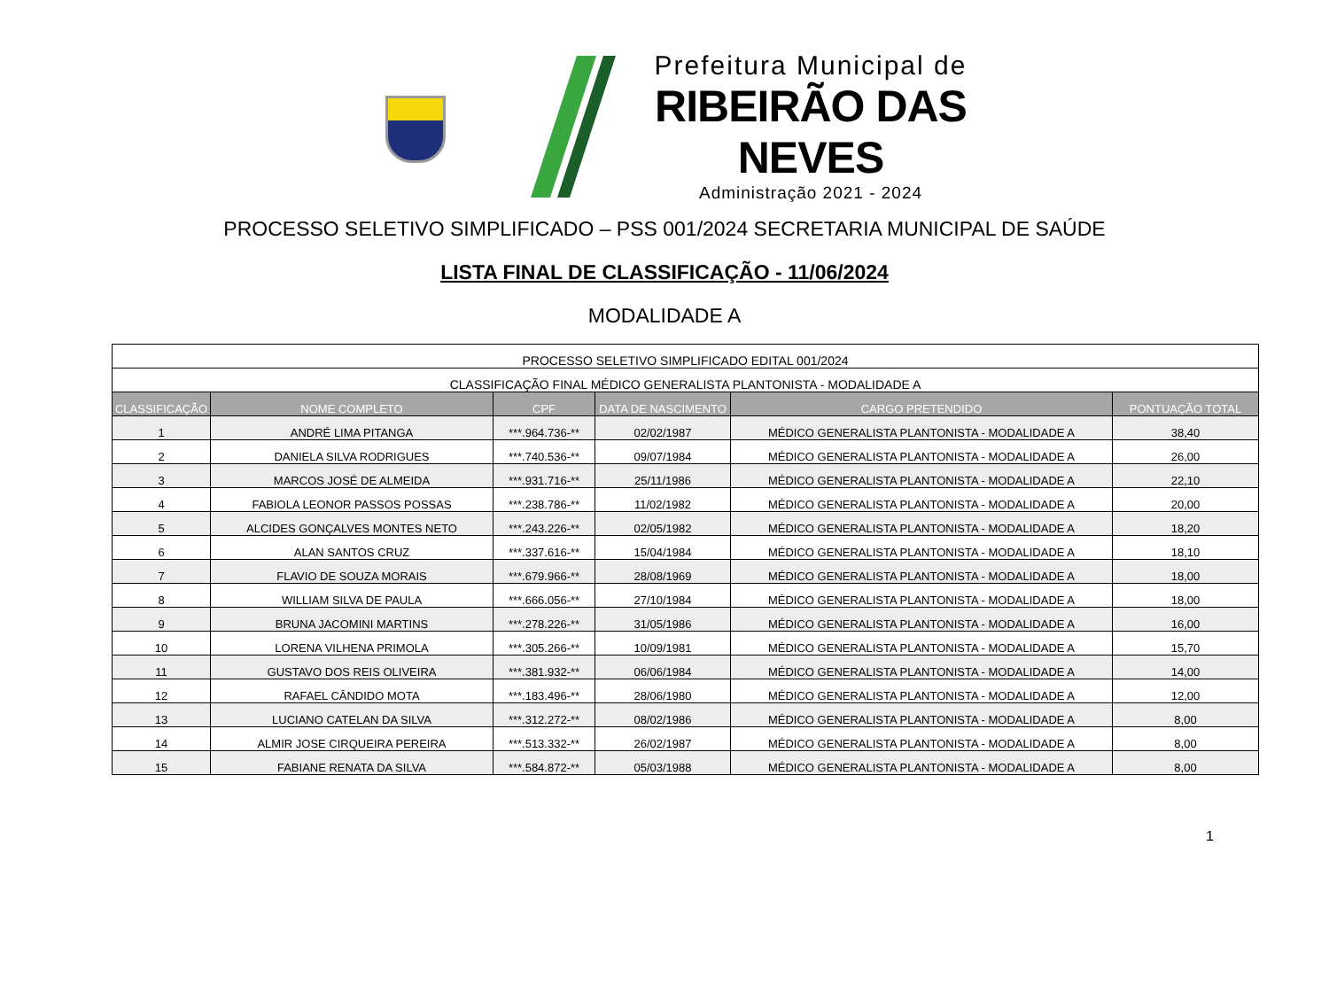Prefeitura Municipal de
RIBEIRÃO DAS NEVES
Administração 2021 - 2024
PROCESSO SELETIVO SIMPLIFICADO – PSS 001/2024 SECRETARIA MUNICIPAL DE SAÚDE
LISTA FINAL DE CLASSIFICAÇÃO - 11/06/2024
MODALIDADE A
| PROCESSO SELETIVO SIMPLIFICADO EDITAL 001/2024 | | | | | |
| CLASSIFICAÇÃO FINAL MÉDICO GENERALISTA PLANTONISTA - MODALIDADE A | | | | | |
| CLASSIFICAÇÃO | NOME COMPLETO | CPF | DATA DE NASCIMENTO | CARGO PRETENDIDO | PONTUAÇÃO TOTAL |
| 1 | ANDRÉ LIMA PITANGA | ***.964.736-** | 02/02/1987 | MÉDICO GENERALISTA PLANTONISTA - MODALIDADE A | 38,40 |
| 2 | DANIELA SILVA RODRIGUES | ***.740.536-** | 09/07/1984 | MÉDICO GENERALISTA PLANTONISTA - MODALIDADE A | 26,00 |
| 3 | MARCOS JOSÉ DE ALMEIDA | ***.931.716-** | 25/11/1986 | MÉDICO GENERALISTA PLANTONISTA - MODALIDADE A | 22,10 |
| 4 | FABIOLA LEONOR PASSOS POSSAS | ***.238.786-** | 11/02/1982 | MÉDICO GENERALISTA PLANTONISTA - MODALIDADE A | 20,00 |
| 5 | ALCIDES GONÇALVES MONTES NETO | ***.243.226-** | 02/05/1982 | MÉDICO GENERALISTA PLANTONISTA - MODALIDADE A | 18,20 |
| 6 | ALAN SANTOS CRUZ | ***.337.616-** | 15/04/1984 | MÉDICO GENERALISTA PLANTONISTA - MODALIDADE A | 18,10 |
| 7 | FLAVIO DE SOUZA MORAIS | ***.679.966-** | 28/08/1969 | MÉDICO GENERALISTA PLANTONISTA - MODALIDADE A | 18,00 |
| 8 | WILLIAM SILVA DE PAULA | ***.666.056-** | 27/10/1984 | MÉDICO GENERALISTA PLANTONISTA - MODALIDADE A | 18,00 |
| 9 | BRUNA JACOMINI MARTINS | ***.278.226-** | 31/05/1986 | MÉDICO GENERALISTA PLANTONISTA - MODALIDADE A | 16,00 |
| 10 | LORENA VILHENA PRIMOLA | ***.305.266-** | 10/09/1981 | MÉDICO GENERALISTA PLANTONISTA - MODALIDADE A | 15,70 |
| 11 | GUSTAVO DOS REIS OLIVEIRA | ***.381.932-** | 06/06/1984 | MÉDICO GENERALISTA PLANTONISTA - MODALIDADE A | 14,00 |
| 12 | RAFAEL CÂNDIDO MOTA | ***.183.496-** | 28/06/1980 | MÉDICO GENERALISTA PLANTONISTA - MODALIDADE A | 12,00 |
| 13 | LUCIANO CATELAN DA SILVA | ***.312.272-** | 08/02/1986 | MÉDICO GENERALISTA PLANTONISTA - MODALIDADE A | 8,00 |
| 14 | ALMIR JOSE CIRQUEIRA PEREIRA | ***.513.332-** | 26/02/1987 | MÉDICO GENERALISTA PLANTONISTA - MODALIDADE A | 8,00 |
| 15 | FABIANE RENATA DA SILVA | ***.584.872-** | 05/03/1988 | MÉDICO GENERALISTA PLANTONISTA - MODALIDADE A | 8,00 |
1